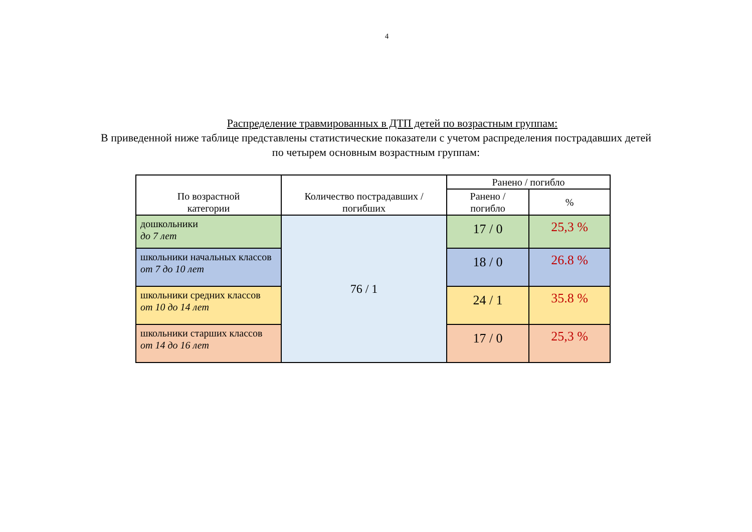4
Распределение травмированных в ДТП детей по возрастным группам:
В приведенной ниже таблице представлены статистические показатели с учетом распределения пострадавших детей
по четырем основным возрастным группам:
| По возрастной категории | Количество пострадавших / погибших | Ранено / погибло | |
| --- | --- | --- | --- |
| | | Ранено / погибло | % |
| дошкольники до 7 лет | 76 / 1 | 17 / 0 | 25,3 % |
| школьники начальных классов от 7 до 10 лет | | 18 / 0 | 26.8 % |
| школьники средних классов от 10 до 14 лет | | 24 / 1 | 35.8 % |
| школьники старших классов от 14 до 16 лет | | 17 / 0 | 25,3 % |